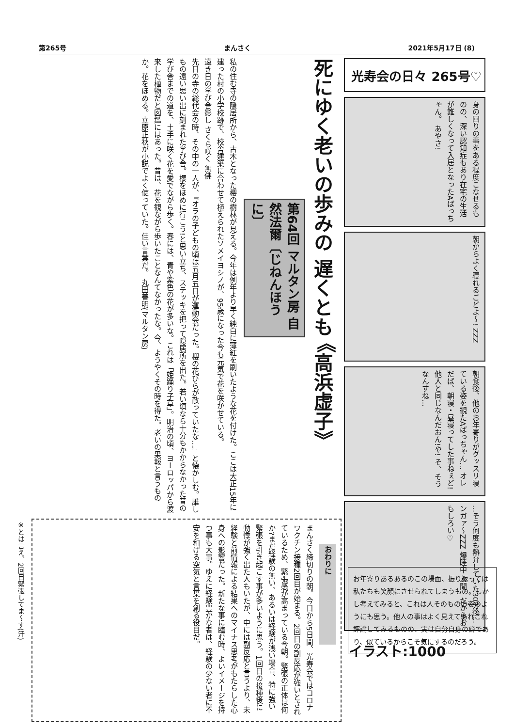第265号 まんさく 2021年5月17日 (8)
死にゆく老いの歩みの 遅くとも 《高浜虚子》
第64回 マルタン房 自然法爾〔じねんほうに〕
私の住む寺の隠居所から、古木となった櫻の樹林が見える。今年は例年より早く純白に薄紅を刷いたような花を付けた。ここは大正15年に建った村の小学校跡で、校舎建築に合わせて植えられたソメイヨシノが、95歳になった今も元気で花を咲かせている。
遠き日の学び舎影し さくら咲く 無佛
先日の寺の総代会の時、その中の一人が、『オラの子どもの頃は五月五日が運動会だった。櫻の花びらが散っていたな…』と懐かしむ。誰しもの遠い思い出に刻まれた学び舎。櫻をほめに行こう!と思い立ち、ステッキを把って隠居所を出た。若い頃なら十分もかからなかった昔の学び舎までの道を、土手に咲く花を愛でながら歩く。春には、青や紫色の花が多いな。これは「姫踊り子草」。明治の頃、ヨーロッパから渡来した植物だと図鑑にはあった。昔は、花を観ながら歩いたことなんてなかったな。今、ようやくその時を得た。老いの果報と言うものか。花をほめる。立原正秋が小説でよく使っていた。佳い言葉だ。 丸田善明(マルタン房)
光寿会の日々 265号♡
身の回りの事をある程度こなせるものの、深い認知症もあり在宅の生活が難しくなって入居となったAばっちゃん。 あやさ!
朝からよく寝れるごどよ〜! ZZZ
朝食後、他のお年寄りがグッスリ寝ている姿を観たAばっちゃん… オレだば、朝寝・昼寝ってした事ねぇど!他人と同じなんだおん!や! そ、そうなんすね…
…そう何度も熱弁していた30分後… ンガァ〜ZZZ 爆睡中 人間、だからおもしろい♡
イラスト:1000
お年寄りあるあるのこの場面、振り返っては私たちも笑顔にさせられてしまうもの。しかし考えてみると、これは人そのものの姿のようにも思う。他人の事はよく見えてあれこれ評論してみるものの、実は自分自身の癖であり、似ているからこそ気にするのだろう。
おわりに
まんさく締切りの朝。今日から5日間、光寿会ではコロナワクチン接種2回目が始まる。2回目の副反応が強いとされているため、緊張感が高まっている今朝。緊張の正体は何か?まだ経験の無い、あるいは経験が浅い場合、特に強い緊張を引き起こす事が多いように思う。1回目の接種後に動悸が強く出た人もいたが、中には副反応と言うより、未経験と前情報による結果へのマイナス思考がもたらした心身への影響だった。新たな事に臨む時、よいイメージを持つ事も大事。ゆえに経験豊かな者は、経験の少ない者に不安を和げる空気と言葉を創る役目だ。
※とは言え、2回目緊張してま〜す(汗)